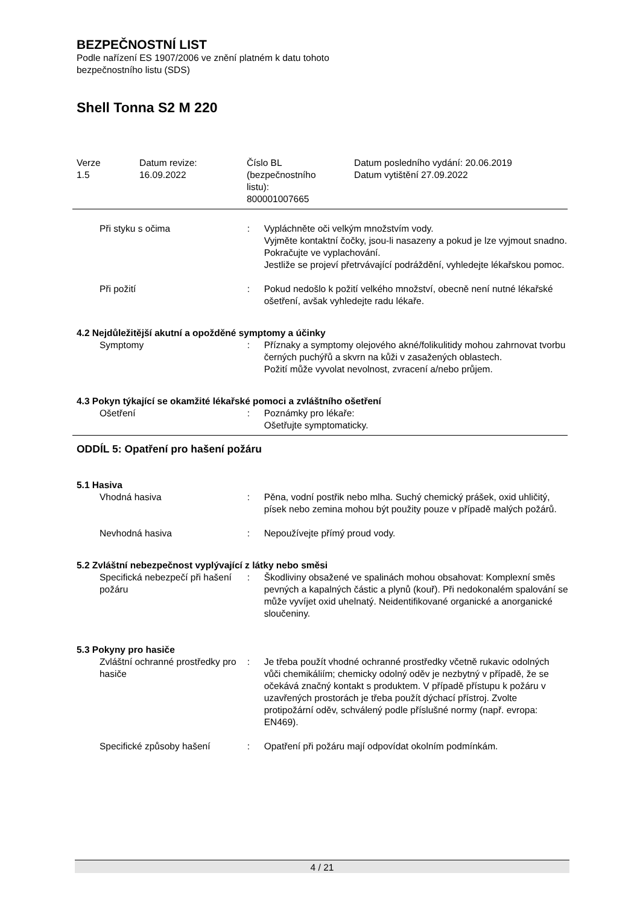BEZPEČNOSTNÍ LIST
Podle nařízení ES 1907/2006 ve znění platném k datu tohoto
bezpečnostního listu (SDS)
Shell Tonna S2 M 220
| Verze 1.5 | Datum revize: 16.09.2022 | Číslo BL (bezpečnostního listu): 800001007665 | Datum posledního vydání: 20.06.2019 Datum vytištění 27.09.2022 |
Při styku s očima : Vypláchněte oči velkým množstvím vody.
Vyjměte kontaktní čočky, jsou-li nasazeny a pokud je lze vyjmout snadno. Pokračujte ve vyplachování.
Jestliže se projeví přetrvávající podráždění, vyhledejte lékařskou pomoc.
Při požití : Pokud nedošlo k požití velkého množství, obecně není nutné lékařské ošetření, avšak vyhledejte radu lékaře.
4.2 Nejdůležitější akutní a opožděné symptomy a účinky
Symptomy : Příznaky a symptomy olejového akné/folikulitidy mohou zahrnovat tvorbu černých puchýřů a skvrn na kůži v zasažených oblastech.
Požití může vyvolat nevolnost, zvracení a/nebo průjem.
4.3 Pokyn týkající se okamžité lékařské pomoci a zvláštního ošetření
Ošetření : Poznámky pro lékaře:
Ošetřujte symptomaticky.
ODDÍL 5: Opatření pro hašení požáru
5.1 Hasiva
Vhodná hasiva : Pěna, vodní postřik nebo mlha. Suchý chemický prášek, oxid uhličitý, písek nebo zemina mohou být použity pouze v případě malých požárů.
Nevhodná hasiva : Nepoužívejte přímý proud vody.
5.2 Zvláštní nebezpečnost vyplývající z látky nebo směsi
Specifická nebezpečí při hašení požáru
: Škodliviny obsažené ve spalinách mohou obsahovat: Komplexní směs pevných a kapalných částic a plynů (kouř). Při nedokonalém spalování se může vyvíjet oxid uhelnatý. Neidentifikované organické a anorganické sloučeniny.
5.3 Pokyny pro hasiče
Zvláštní ochranné prostředky pro hasiče
: Je třeba použít vhodné ochranné prostředky včetně rukavic odolných vůči chemikáliím; chemicky odolný oděv je nezbytný v případě, že se očekává značný kontakt s produktem. V případě přístupu k požáru v uzavřených prostorách je třeba použít dýchací přístroj. Zvolte protipožární oděv, schválený podle příslušné normy (např. evropa: EN469).
Specifické způsoby hašení : Opatření při požáru mají odpovídat okolním podmínkám.
4 / 21